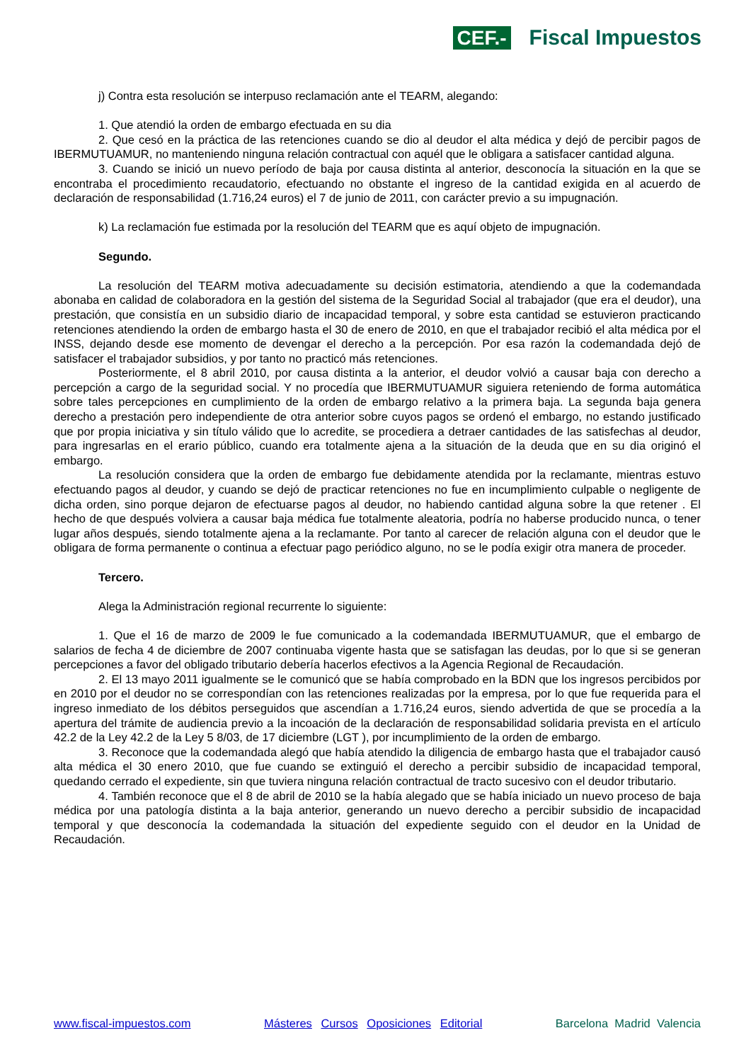CEF.-
Fiscal Impuestos
j) Contra esta resolución se interpuso reclamación ante el TEARM, alegando:
1. Que atendió la orden de embargo efectuada en su dia
2. Que cesó en la práctica de las retenciones cuando se dio al deudor el alta médica y dejó de percibir pagos de IBERMUTUAMUR, no manteniendo ninguna relación contractual con aquél que le obligara a satisfacer cantidad alguna.
3. Cuando se inició un nuevo período de baja por causa distinta al anterior, desconocía la situación en la que se encontraba el procedimiento recaudatorio, efectuando no obstante el ingreso de la cantidad exigida en al acuerdo de declaración de responsabilidad (1.716,24 euros) el 7 de junio de 2011, con carácter previo a su impugnación.
k) La reclamación fue estimada por la resolución del TEARM que es aquí objeto de impugnación.
Segundo.
La resolución del TEARM motiva adecuadamente su decisión estimatoria, atendiendo a que la codemandada abonaba en calidad de colaboradora en la gestión del sistema de la Seguridad Social al trabajador (que era el deudor), una prestación, que consistía en un subsidio diario de incapacidad temporal, y sobre esta cantidad se estuvieron practicando retenciones atendiendo la orden de embargo hasta el 30 de enero de 2010, en que el trabajador recibió el alta médica por el INSS, dejando desde ese momento de devengar el derecho a la percepción. Por esa razón la codemandada dejó de satisfacer el trabajador subsidios, y por tanto no practicó más retenciones.
Posteriormente, el 8 abril 2010, por causa distinta a la anterior, el deudor volvió a causar baja con derecho a percepción a cargo de la seguridad social. Y no procedía que IBERMUTUAMUR siguiera reteniendo de forma automática sobre tales percepciones en cumplimiento de la orden de embargo relativo a la primera baja. La segunda baja genera derecho a prestación pero independiente de otra anterior sobre cuyos pagos se ordenó el embargo, no estando justificado que por propia iniciativa y sin título válido que lo acredite, se procediera a detraer cantidades de las satisfechas al deudor, para ingresarlas en el erario público, cuando era totalmente ajena a la situación de la deuda que en su dia originó el embargo.
La resolución considera que la orden de embargo fue debidamente atendida por la reclamante, mientras estuvo efectuando pagos al deudor, y cuando se dejó de practicar retenciones no fue en incumplimiento culpable o negligente de dicha orden, sino porque dejaron de efectuarse pagos al deudor, no habiendo cantidad alguna sobre la que retener . El hecho de que después volviera a causar baja médica fue totalmente aleatoria, podría no haberse producido nunca, o tener lugar años después, siendo totalmente ajena a la reclamante. Por tanto al carecer de relación alguna con el deudor que le obligara de forma permanente o continua a efectuar pago periódico alguno, no se le podía exigir otra manera de proceder.
Tercero.
Alega la Administración regional recurrente lo siguiente:
1. Que el 16 de marzo de 2009 le fue comunicado a la codemandada IBERMUTUAMUR, que el embargo de salarios de fecha 4 de diciembre de 2007 continuaba vigente hasta que se satisfagan las deudas, por lo que si se generan percepciones a favor del obligado tributario debería hacerlos efectivos a la Agencia Regional de Recaudación.
2. El 13 mayo 2011 igualmente se le comunicó que se había comprobado en la BDN que los ingresos percibidos por en 2010 por el deudor no se correspondían con las retenciones realizadas por la empresa, por lo que fue requerida para el ingreso inmediato de los débitos perseguidos que ascendían a 1.716,24 euros, siendo advertida de que se procedía a la apertura del trámite de audiencia previo a la incoación de la declaración de responsabilidad solidaria prevista en el artículo 42.2 de la Ley 42.2 de la Ley 5 8/03, de 17 diciembre (LGT ), por incumplimiento de la orden de embargo.
3. Reconoce que la codemandada alegó que había atendido la diligencia de embargo hasta que el trabajador causó alta médica el 30 enero 2010, que fue cuando se extinguió el derecho a percibir subsidio de incapacidad temporal, quedando cerrado el expediente, sin que tuviera ninguna relación contractual de tracto sucesivo con el deudor tributario.
4. También reconoce que el 8 de abril de 2010 se la había alegado que se había iniciado un nuevo proceso de baja médica por una patología distinta a la baja anterior, generando un nuevo derecho a percibir subsidio de incapacidad temporal y que desconocía la codemandada la situación del expediente seguido con el deudor en la Unidad de Recaudación.
www.fiscal-impuestos.com Másteres Cursos Oposiciones Editorial Barcelona Madrid Valencia